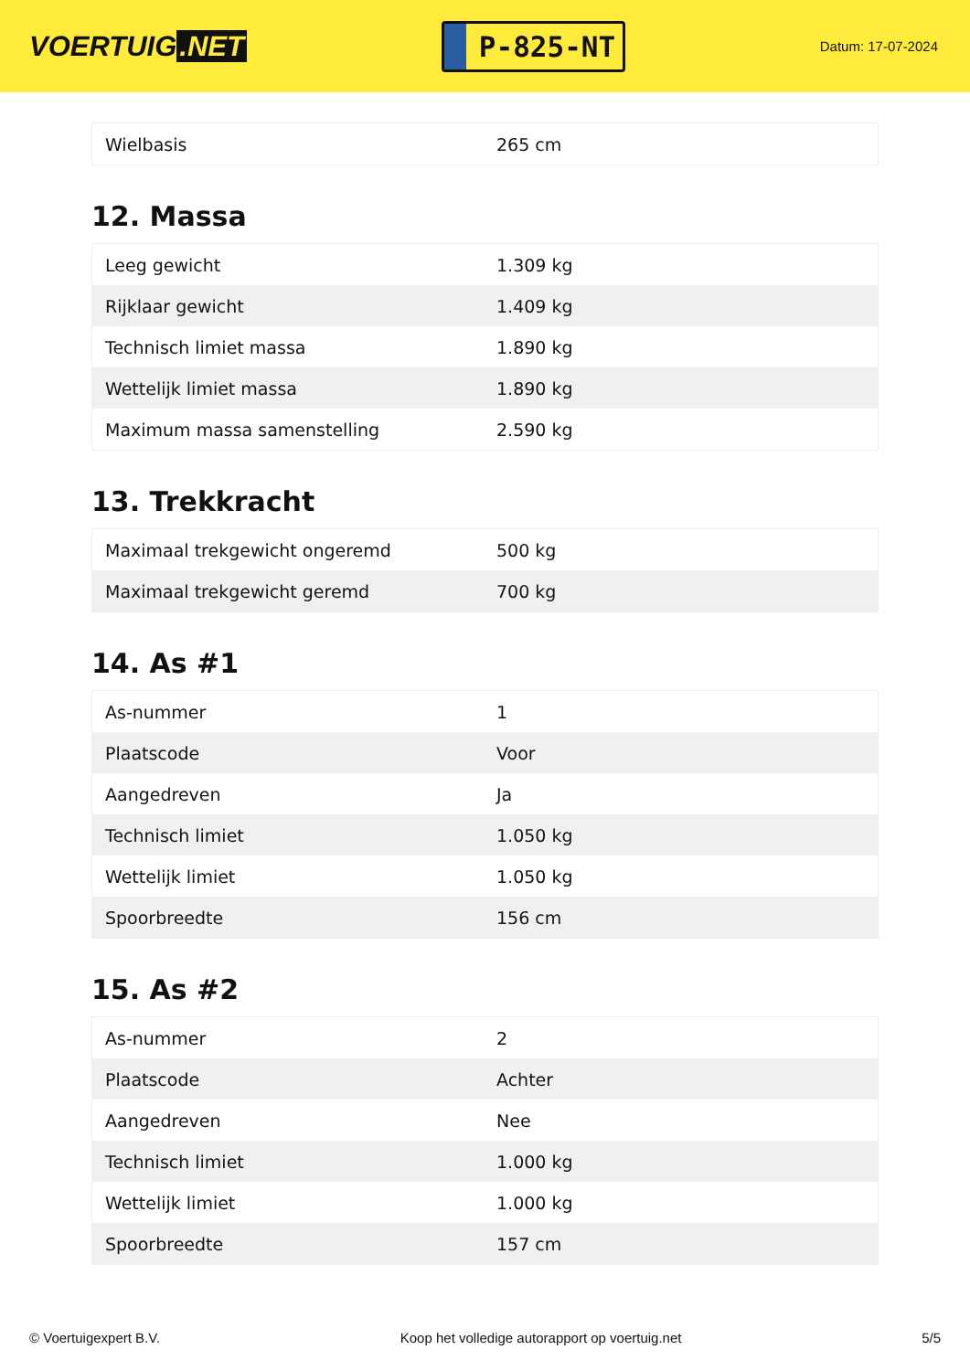VOERTUIG.NET
P-825-NT
Datum: 17-07-2024
| Wielbasis | 265 cm |
12. Massa
| Leeg gewicht | 1.309 kg |
| Rijklaar gewicht | 1.409 kg |
| Technisch limiet massa | 1.890 kg |
| Wettelijk limiet massa | 1.890 kg |
| Maximum massa samenstelling | 2.590 kg |
13. Trekkracht
| Maximaal trekgewicht ongeremd | 500 kg |
| Maximaal trekgewicht geremd | 700 kg |
14. As #1
| As-nummer | 1 |
| Plaatscode | Voor |
| Aangedreven | Ja |
| Technisch limiet | 1.050 kg |
| Wettelijk limiet | 1.050 kg |
| Spoorbreedte | 156 cm |
15. As #2
| As-nummer | 2 |
| Plaatscode | Achter |
| Aangedreven | Nee |
| Technisch limiet | 1.000 kg |
| Wettelijk limiet | 1.000 kg |
| Spoorbreedte | 157 cm |
© Voertuigexpert B.V. Koop het volledige autorapport op voertuig.net 5/5